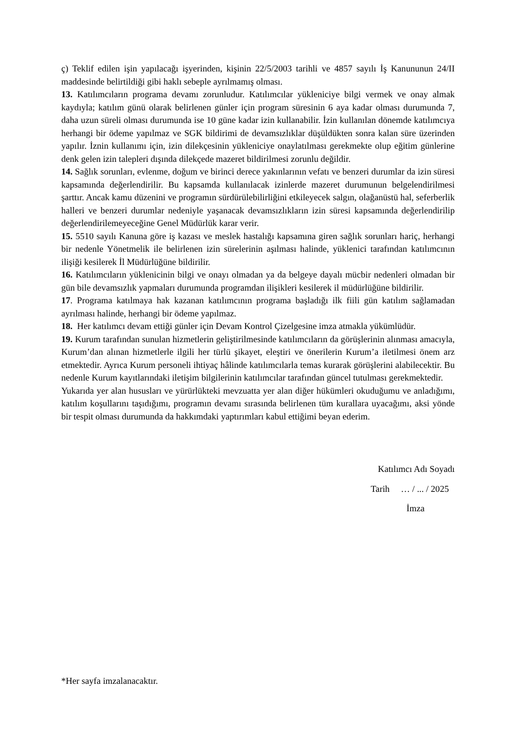ç) Teklif edilen işin yapılacağı işyerinden, kişinin 22/5/2003 tarihli ve 4857 sayılı İş Kanununun 24/II maddesinde belirtildiği gibi haklı sebeple ayrılmamış olması.
13. Katılımcıların programa devamı zorunludur. Katılımcılar yükleniciye bilgi vermek ve onay almak kaydıyla; katılım günü olarak belirlenen günler için program süresinin 6 aya kadar olması durumunda 7, daha uzun süreli olması durumunda ise 10 güne kadar izin kullanabilir. İzin kullanılan dönemde katılımcıya herhangi bir ödeme yapılmaz ve SGK bildirimi de devamsızlıklar düşüldükten sonra kalan süre üzerinden yapılır. İznin kullanımı için, izin dilekçesinin yükleniciye onaylatılması gerekmekte olup eğitim günlerine denk gelen izin talepleri dışında dilekçede mazeret bildirilmesi zorunlu değildir.
14. Sağlık sorunları, evlenme, doğum ve birinci derece yakınlarının vefatı ve benzeri durumlar da izin süresi kapsamında değerlendirilir. Bu kapsamda kullanılacak izinlerde mazeret durumunun belgelendirilmesi şarttır. Ancak kamu düzenini ve programın sürdürülebilirliğini etkileyecek salgın, olağanüstü hal, seferberlik halleri ve benzeri durumlar nedeniyle yaşanacak devamsızlıkların izin süresi kapsamında değerlendirilip değerlendirilemeyeceğine Genel Müdürlük karar verir.
15. 5510 sayılı Kanuna göre iş kazası ve meslek hastalığı kapsamına giren sağlık sorunları hariç, herhangi bir nedenle Yönetmelik ile belirlenen izin sürelerinin aşılması halinde, yüklenici tarafından katılımcının ilişiği kesilerek İl Müdürlüğüne bildirilir.
16. Katılımcıların yüklenicinin bilgi ve onayı olmadan ya da belgeye dayalı mücbir nedenleri olmadan bir gün bile devamsızlık yapmaları durumunda programdan ilişikleri kesilerek il müdürlüğüne bildirilir.
17. Programa katılmaya hak kazanan katılımcının programa başladığı ilk fiili gün katılım sağlamadan ayrılması halinde, herhangi bir ödeme yapılmaz.
18. Her katılımcı devam ettiği günler için Devam Kontrol Çizelgesine imza atmakla yükümlüdür.
19. Kurum tarafından sunulan hizmetlerin geliştirilmesinde katılımcıların da görüşlerinin alınması amacıyla, Kurum’dan alınan hizmetlerle ilgili her türlü şikayet, eleştiri ve önerilerin Kurum’a iletilmesi önem arz etmektedir. Ayrıca Kurum personeli ihtiyaç hâlinde katılımcılarla temas kurarak görüşlerini alabilecektir. Bu nedenle Kurum kayıtlarındaki iletişim bilgilerinin katılımcılar tarafından güncel tutulması gerekmektedir.
Yukarıda yer alan hususları ve yürürlükteki mevzuatta yer alan diğer hükümleri okuduğumu ve anladığımı, katılım koşullarını taşıdığımı, programın devamı sırasında belirlenen tüm kurallara uyacağımı, aksi yönde bir tespit olması durumunda da hakkımdaki yaptırımları kabul ettiğimi beyan ederim.
Katılımcı Adı Soyadı
Tarih … / ... / 2025
İmza
*Her sayfa imzalanacaktır.